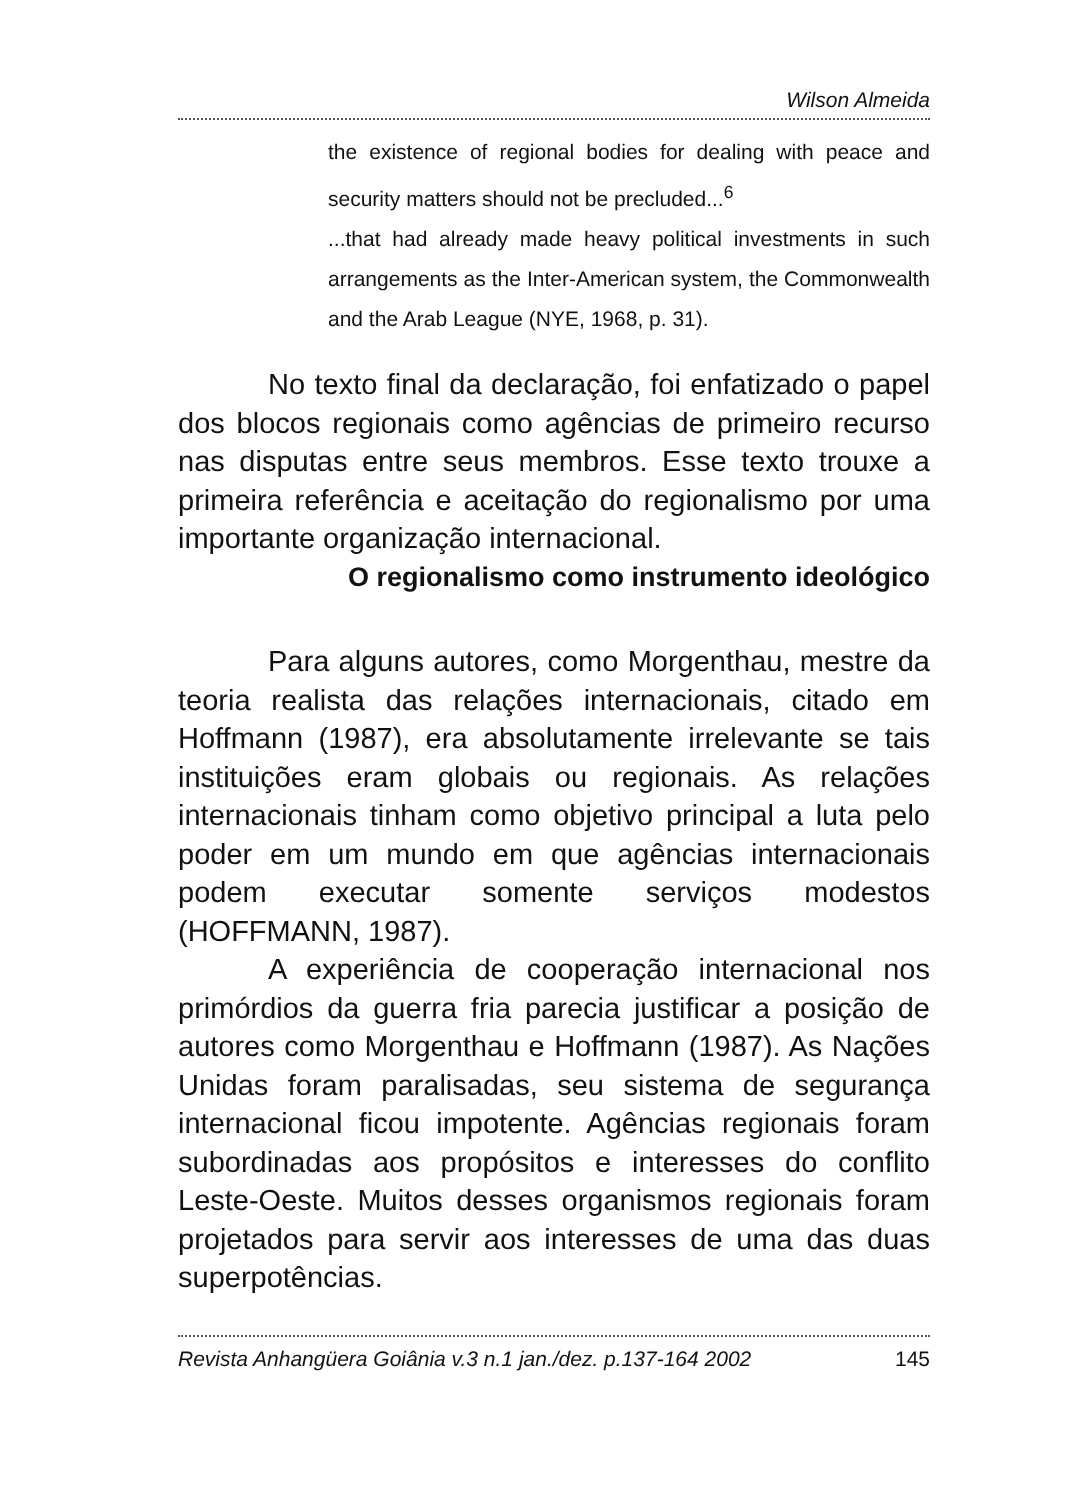Wilson Almeida
the existence of regional bodies for dealing with peace and security matters should not be precluded...<sup>6</sup>
...that had already made heavy political investments in such arrangements as the Inter-American system, the Commonwealth and the Arab League (NYE, 1968, p. 31).
No texto final da declaração, foi enfatizado o papel dos blocos regionais como agências de primeiro recurso nas disputas entre seus membros. Esse texto trouxe a primeira referência e aceitação do regionalismo por uma importante organização internacional.
O regionalismo como instrumento ideológico
Para alguns autores, como Morgenthau, mestre da teoria realista das relações internacionais, citado em Hoffmann (1987), era absolutamente irrelevante se tais instituições eram globais ou regionais. As relações internacionais tinham como objetivo principal a luta pelo poder em um mundo em que agências internacionais podem executar somente serviços modestos (HOFFMANN, 1987).
A experiência de cooperação internacional nos primórdios da guerra fria parecia justificar a posição de autores como Morgenthau e Hoffmann (1987). As Nações Unidas foram paralisadas, seu sistema de segurança internacional ficou impotente. Agências regionais foram subordinadas aos propósitos e interesses do conflito Leste-Oeste. Muitos desses organismos regionais foram projetados para servir aos interesses de uma das duas superpotências.
Revista Anhangüera Goiânia v.3 n.1 jan./dez. p.137-164 2002 145